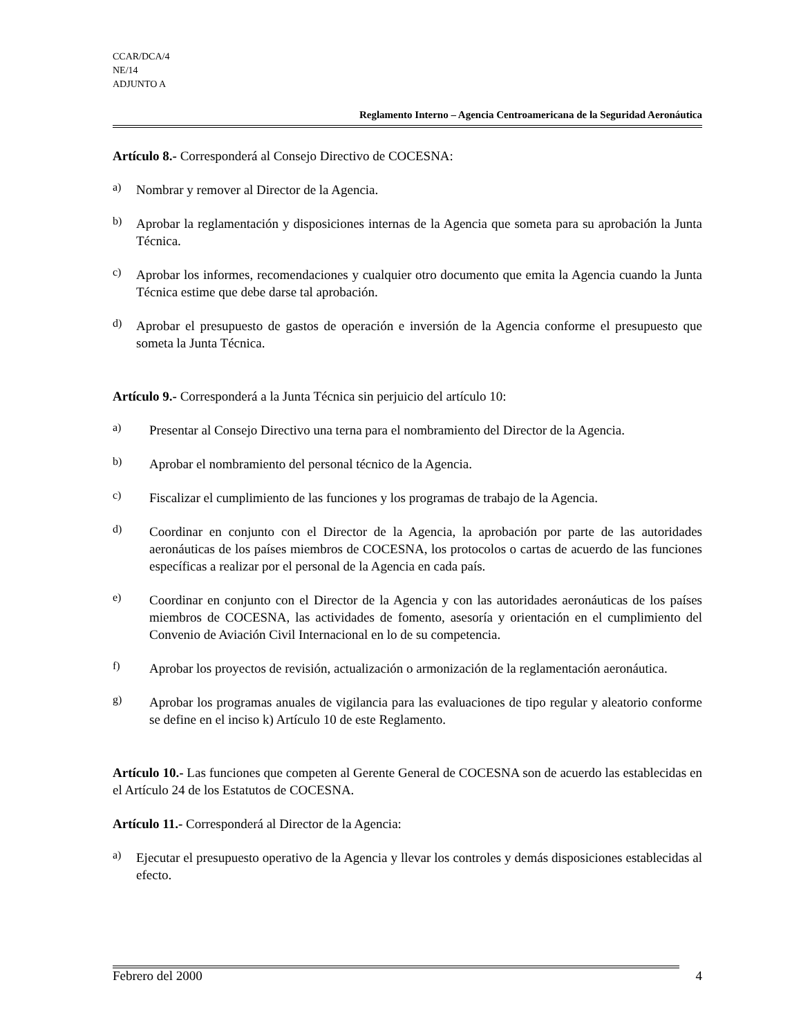CCAR/DCA/4
NE/14
ADJUNTO A
Reglamento Interno – Agencia Centroamericana de la Seguridad Aeronáutica
Artículo 8.- Corresponderá al Consejo Directivo de COCESNA:
a) Nombrar y remover al Director de la Agencia.
b) Aprobar la reglamentación y disposiciones internas de la Agencia que someta para su aprobación la Junta Técnica.
c) Aprobar los informes, recomendaciones y cualquier otro documento que emita la Agencia cuando la Junta Técnica estime que debe darse tal aprobación.
d) Aprobar el presupuesto de gastos de operación e inversión de la Agencia conforme el presupuesto que someta la Junta Técnica.
Artículo 9.- Corresponderá a la Junta Técnica sin perjuicio del artículo 10:
a) Presentar al Consejo Directivo una terna para el nombramiento del Director de la Agencia.
b) Aprobar el nombramiento del personal técnico de la Agencia.
c) Fiscalizar el cumplimiento de las funciones y los programas de trabajo de la Agencia.
d) Coordinar en conjunto con el Director de la Agencia, la aprobación por parte de las autoridades aeronáuticas de los países miembros de COCESNA, los protocolos o cartas de acuerdo de las funciones específicas a realizar por el personal de la Agencia en cada país.
e) Coordinar en conjunto con el Director de la Agencia y con las autoridades aeronáuticas de los países miembros de COCESNA, las actividades de fomento, asesoría y orientación en el cumplimiento del Convenio de Aviación Civil Internacional en lo de su competencia.
f) Aprobar los proyectos de revisión, actualización o armonización de la reglamentación aeronáutica.
g) Aprobar los programas anuales de vigilancia para las evaluaciones de tipo regular y aleatorio conforme se define en el inciso k) Artículo 10 de este Reglamento.
Artículo 10.- Las funciones que competen al Gerente General de COCESNA son de acuerdo las establecidas en el Artículo 24 de los Estatutos de COCESNA.
Artículo 11.- Corresponderá al Director de la Agencia:
a) Ejecutar el presupuesto operativo de la Agencia y llevar los controles y demás disposiciones establecidas al efecto.
Febrero del 2000 4